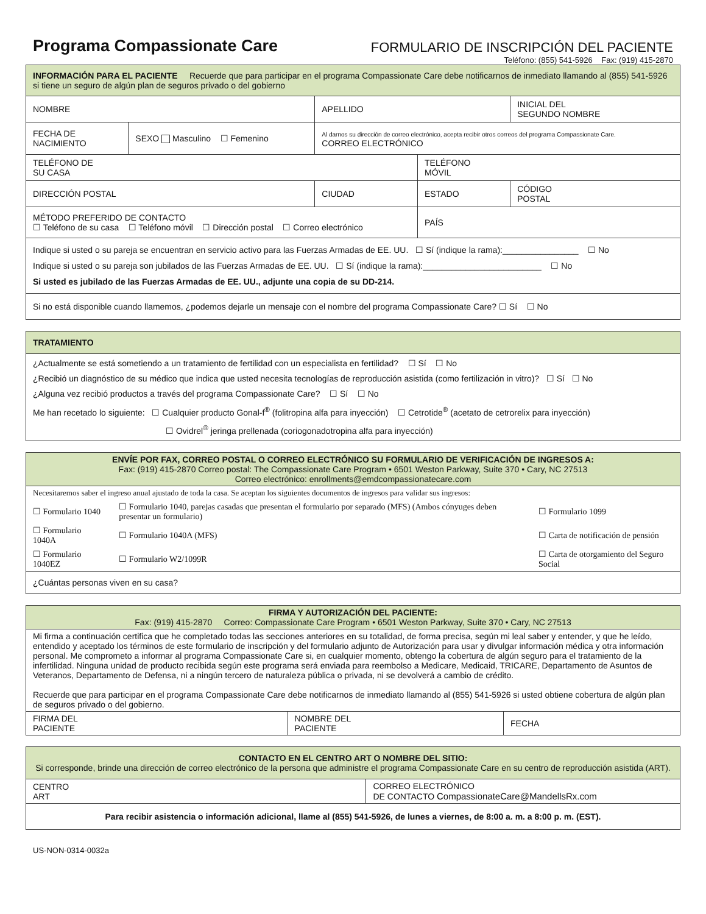Programa Compassionate Care
FORMULARIO DE INSCRIPCIÓN DEL PACIENTE
Teléfono: (855) 541-5926 Fax: (919) 415-2870
| INFORMACIÓN PARA EL PACIENTE Recuerde que para participar en el programa Compassionate Care debe notificarnos de inmediato llamando al (855) 541-5926 si tiene un seguro de algún plan de seguros privado o del gobierno | | | | |
| NOMBRE | | APELLIDO | | INICIAL DEL SEGUNDO NOMBRE |
| FECHA DE NACIMIENTO | SEXO Masculino ☐ Femenino | Al darnos su dirección de correo electrónico, acepta recibir otros correos del programa Compassionate Care. CORREO ELECTRÓNICO | | |
| TELÉFONO DE SU CASA | | | TELÉFONO MÓVIL | |
| DIRECCIÓN POSTAL | | CIUDAD | ESTADO | CÓDIGO POSTAL |
| MÉTODO PREFERIDO DE CONTACTO ☐ Teléfono de su casa ☐ Teléfono móvil ☐ Dirección postal ☐ Correo electrónico | | | PAÍS | |
| Indique si usted o su pareja se encuentran en servicio activo para las Fuerzas Armadas de EE. UU. ☐ Sí (indique la rama):________________ ☐ No Indique si usted o su pareja son jubilados de las Fuerzas Armadas de EE. UU. ☐ Sí (indique la rama):_________________________ ☐ No Si usted es jubilado de las Fuerzas Armadas de EE. UU., adjunte una copia de su DD-214. | | | | |
| Si no está disponible cuando llamemos, ¿podemos dejarle un mensaje con el nombre del programa Compassionate Care? ☐ Sí ☐ No | | | | |
| TRATAMIENTO |
| ¿Actualmente se está sometiendo a un tratamiento de fertilidad con un especialista en fertilidad? ☐ Sí ☐ No ¿Recibió un diagnóstico de su médico que indica que usted necesita tecnologías de reproducción asistida (como fertilización in vitro)? ☐ Sí ☐ No ¿Alguna vez recibió productos a través del programa Compassionate Care? ☐ Sí ☐ No Me han recetado lo siguiente: ☐ Cualquier producto Gonal-f<sup>®</sup> (folitropina alfa para inyección) ☐ Cetrotide<sup>®</sup> (acetato de cetrorelix para inyección) ☐ Ovidrel<sup>®</sup> jeringa prellenada (coriogonadotropina alfa para inyección) |
| ENVÍE POR FAX, CORREO POSTAL O CORREO ELECTRÓNICO SU FORMULARIO DE VERIFICACIÓN DE INGRESOS A: Fax: (919) 415-2870 Correo postal: The Compassionate Care Program • 6501 Weston Parkway, Suite 370 • Cary, NC 27513 Correo electrónico: enrollments@emdcompassionatecare.com | | |
| Necesitaremos saber el ingreso anual ajustado de toda la casa. Se aceptan los siguientes documentos de ingresos para validar sus ingresos: | | |
| ☐ Formulario 1040 | ☐ Formulario 1040, parejas casadas que presentan el formulario por separado (MFS) (Ambos cónyuges deben presentar un formulario) | ☐ Formulario 1099 |
| ☐ Formulario 1040A | ☐ Formulario 1040A (MFS) | ☐ Carta de notificación de pensión |
| ☐ Formulario 1040EZ | ☐ Formulario W2/1099R | ☐ Carta de otorgamiento del Seguro Social |
| ¿Cuántas personas viven en su casa? | | |
| FIRMA Y AUTORIZACIÓN DEL PACIENTE: Fax: (919) 415-2870 Correo: Compassionate Care Program • 6501 Weston Parkway, Suite 370 • Cary, NC 27513 | | |
| Mi firma a continuación certifica que he completado todas las secciones anteriores en su totalidad, de forma precisa, según mi leal saber y entender, y que he leído, entendido y aceptado los términos de este formulario de inscripción y del formulario adjunto de Autorización para usar y divulgar información médica y otra información personal. Me comprometo a informar al programa Compassionate Care si, en cualquier momento, obtengo la cobertura de algún seguro para el tratamiento de la infertilidad. Ninguna unidad de producto recibida según este programa será enviada para reembolso a Medicare, Medicaid, TRICARE, Departamento de Asuntos de Veteranos, Departamento de Defensa, ni a ningún tercero de naturaleza pública o privada, ni se devolverá a cambio de crédito. Recuerde que para participar en el programa Compassionate Care debe notificarnos de inmediato llamando al (855) 541-5926 si usted obtiene cobertura de algún plan de seguros privado o del gobierno. | | |
| FIRMA DEL PACIENTE | NOMBRE DEL PACIENTE | FECHA |
| CONTACTO EN EL CENTRO ART O NOMBRE DEL SITIO: Si corresponde, brinde una dirección de correo electrónico de la persona que administre el programa Compassionate Care en su centro de reproducción asistida (ART). | |
| CENTRO ART | CORREO ELECTRÓNICO DE CONTACTO CompassionateCare@MandellsRx.com |
| Para recibir asistencia o información adicional, llame al (855) 541-5926, de lunes a viernes, de 8:00 a. m. a 8:00 p. m. (EST). | |
US-NON-0314-0032a